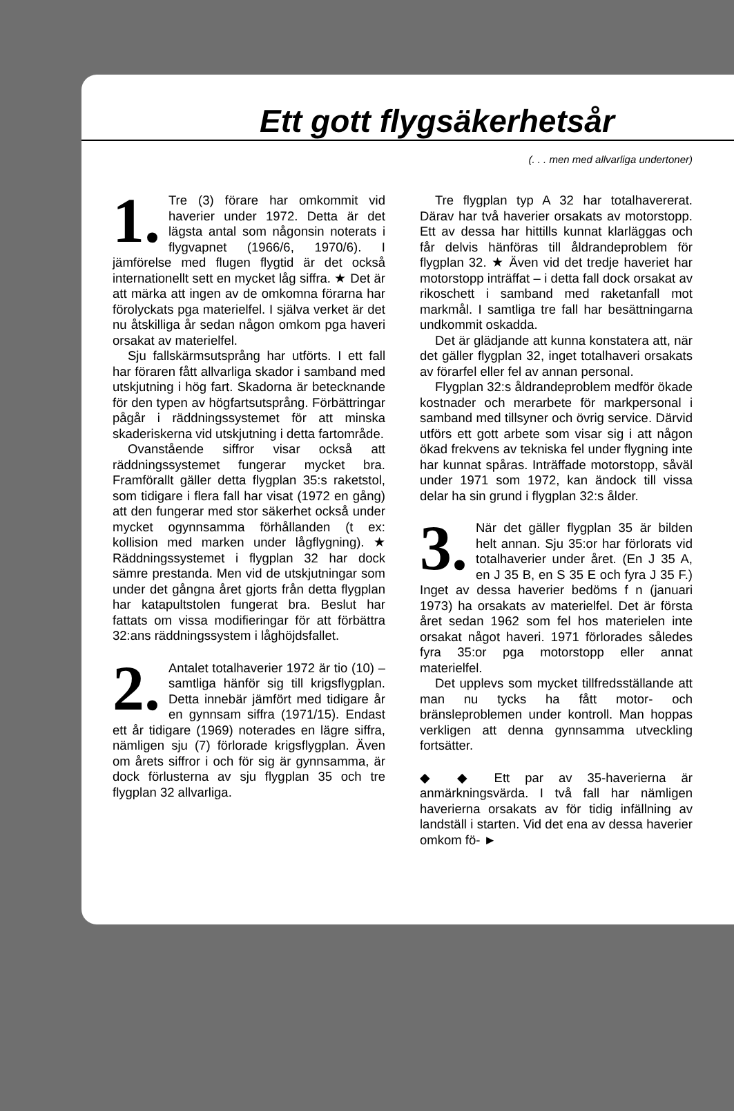Ett gott flygsäkerhetsår
(. . . men med allvarliga undertoner)
1. Tre (3) förare har omkommit vid haverier under 1972. Detta är det lägsta antal som någonsin noterats i flygvapnet (1966/6, 1970/6). I jämförelse med flugen flygtid är det också internationellt sett en mycket låg siffra. ★ Det är att märka att ingen av de omkomna förarna har förolyckats pga materielfel. I själva verket är det nu åtskilliga år sedan någon omkom pga haveri orsakat av materielfel.
Sju fallskärmsutsprång har utförts. I ett fall har föraren fått allvarliga skador i samband med utskjutning i hög fart. Skadorna är betecknande för den typen av högfartsutsprång. Förbättringar pågår i räddningssystemet för att minska skaderiskerna vid utskjutning i detta fartområde.
Ovanstående siffror visar också att räddningssystemet fungerar mycket bra. Framförallt gäller detta flygplan 35:s raketstol, som tidigare i flera fall har visat (1972 en gång) att den fungerar med stor säkerhet också under mycket ogynnsamma förhållanden (t ex: kollision med marken under lågflygning). ★ Räddningssystemet i flygplan 32 har dock sämre prestanda. Men vid de utskjutningar som under det gångna året gjorts från detta flygplan har katapultstolen fungerat bra. Beslut har fattats om vissa modifieringar för att förbättra 32:ans räddningssystem i låghöjdsfallet.
2. Antalet totalhaverier 1972 är tio (10) – samtliga hänför sig till krigsflygplan. Detta innebär jämfört med tidigare år en gynnsam siffra (1971/15). Endast ett år tidigare (1969) noterades en lägre siffra, nämligen sju (7) förlorade krigsflygplan. Även om årets siffror i och för sig är gynnsamma, är dock förlusterna av sju flygplan 35 och tre flygplan 32 allvarliga.
Tre flygplan typ A 32 har totalhavererat. Därav har två haverier orsakats av motorstopp. Ett av dessa har hittills kunnat klarläggas och får delvis hänföras till åldrandeproblem för flygplan 32. ★ Även vid det tredje haveriet har motorstopp inträffat – i detta fall dock orsakat av rikoschett i samband med raketanfall mot markmål. I samtliga tre fall har besättningarna undkommit oskadda.
Det är glädjande att kunna konstatera att, när det gäller flygplan 32, inget totalhaveri orsakats av förarfel eller fel av annan personal.
Flygplan 32:s åldrandeproblem medför ökade kostnader och merarbete för markpersonal i samband med tillsyner och övrig service. Därvid utförs ett gott arbete som visar sig i att någon ökad frekvens av tekniska fel under flygning inte har kunnat spåras. Inträffade motorstopp, såväl under 1971 som 1972, kan ändock till vissa delar ha sin grund i flygplan 32:s ålder.
3. När det gäller flygplan 35 är bilden helt annan. Sju 35:or har förlorats vid totalhaverier under året. (En J 35 A, en J 35 B, en S 35 E och fyra J 35 F.) Inget av dessa haverier bedöms f n (januari 1973) ha orsakats av materielfel. Det är första året sedan 1962 som fel hos materielen inte orsakat något haveri. 1971 förlorades således fyra 35:or pga motorstopp eller annat materielfel.
Det upplevs som mycket tillfredsställande att man nu tycks ha fått motor- och bränsleproblemen under kontroll. Man hoppas verkligen att denna gynnsamma utveckling fortsätter.
◆ ◆ Ett par av 35-haverierna är anmärkningsvärda. I två fall har nämligen haverierna orsakats av för tidig infällning av landställ i starten. Vid det ena av dessa haverier omkom fö- ►